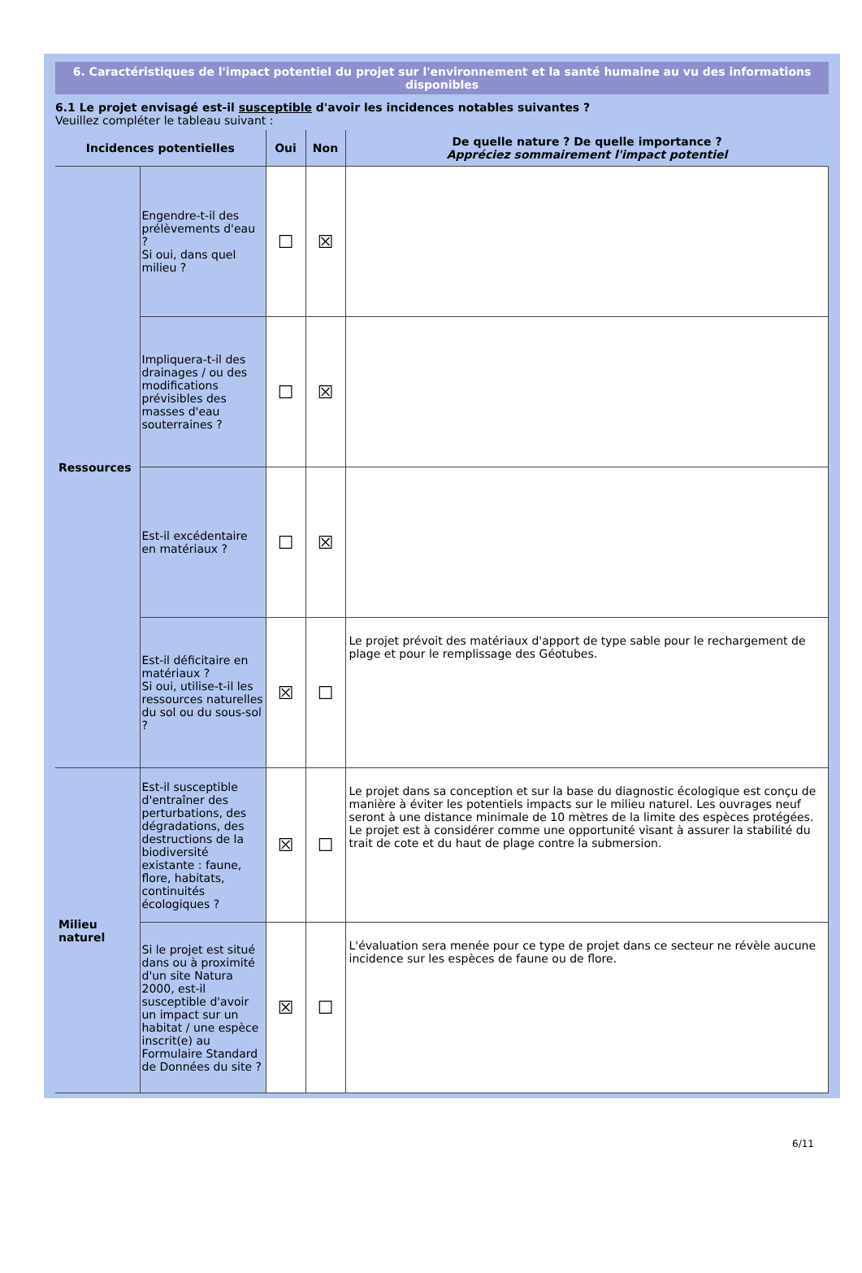6. Caractéristiques de l'impact potentiel du projet sur l'environnement et la santé humaine au vu des informations disponibles
6.1 Le projet envisagé est-il susceptible d'avoir les incidences notables suivantes ?
Veuillez compléter le tableau suivant :
| Incidences potentielles | | Oui | Non | De quelle nature ? De quelle importance ? Appréciez sommairement l'impact potentiel |
| --- | --- | --- | --- | --- |
| Ressources | Engendre-t-il des prélèvements d'eau ? Si oui, dans quel milieu ? | ☐ | ☒ | |
| | Impliquera-t-il des drainages / ou des modifications prévisibles des masses d'eau souterraines ? | ☐ | ☒ | |
| | Est-il excédentaire en matériaux ? | ☐ | ☒ | |
| | Est-il déficitaire en matériaux ? Si oui, utilise-t-il les ressources naturelles du sol ou du sous-sol ? | ☒ | ☐ | Le projet prévoit des matériaux d'apport de type sable pour le rechargement de plage et pour le remplissage des Géotubes. |
| Milieu naturel | Est-il susceptible d'entraîner des perturbations, des dégradations, des destructions de la biodiversité existante : faune, flore, habitats, continuités écologiques ? | ☒ | ☐ | Le projet dans sa conception et sur la base du diagnostic écologique est conçu de manière à éviter les potentiels impacts sur le milieu naturel. Les ouvrages neuf seront à une distance minimale de 10 mètres de la limite des espèces protégées. Le projet est à considérer comme une opportunité visant à assurer la stabilité du trait de cote et du haut de plage contre la submersion. |
| | Si le projet est situé dans ou à proximité d'un site Natura 2000, est-il susceptible d'avoir un impact sur un habitat / une espèce inscrit(e) au Formulaire Standard de Données du site ? | ☒ | ☐ | L'évaluation sera menée pour ce type de projet dans ce secteur ne révèle aucune incidence sur les espèces de faune ou de flore. |
6/11